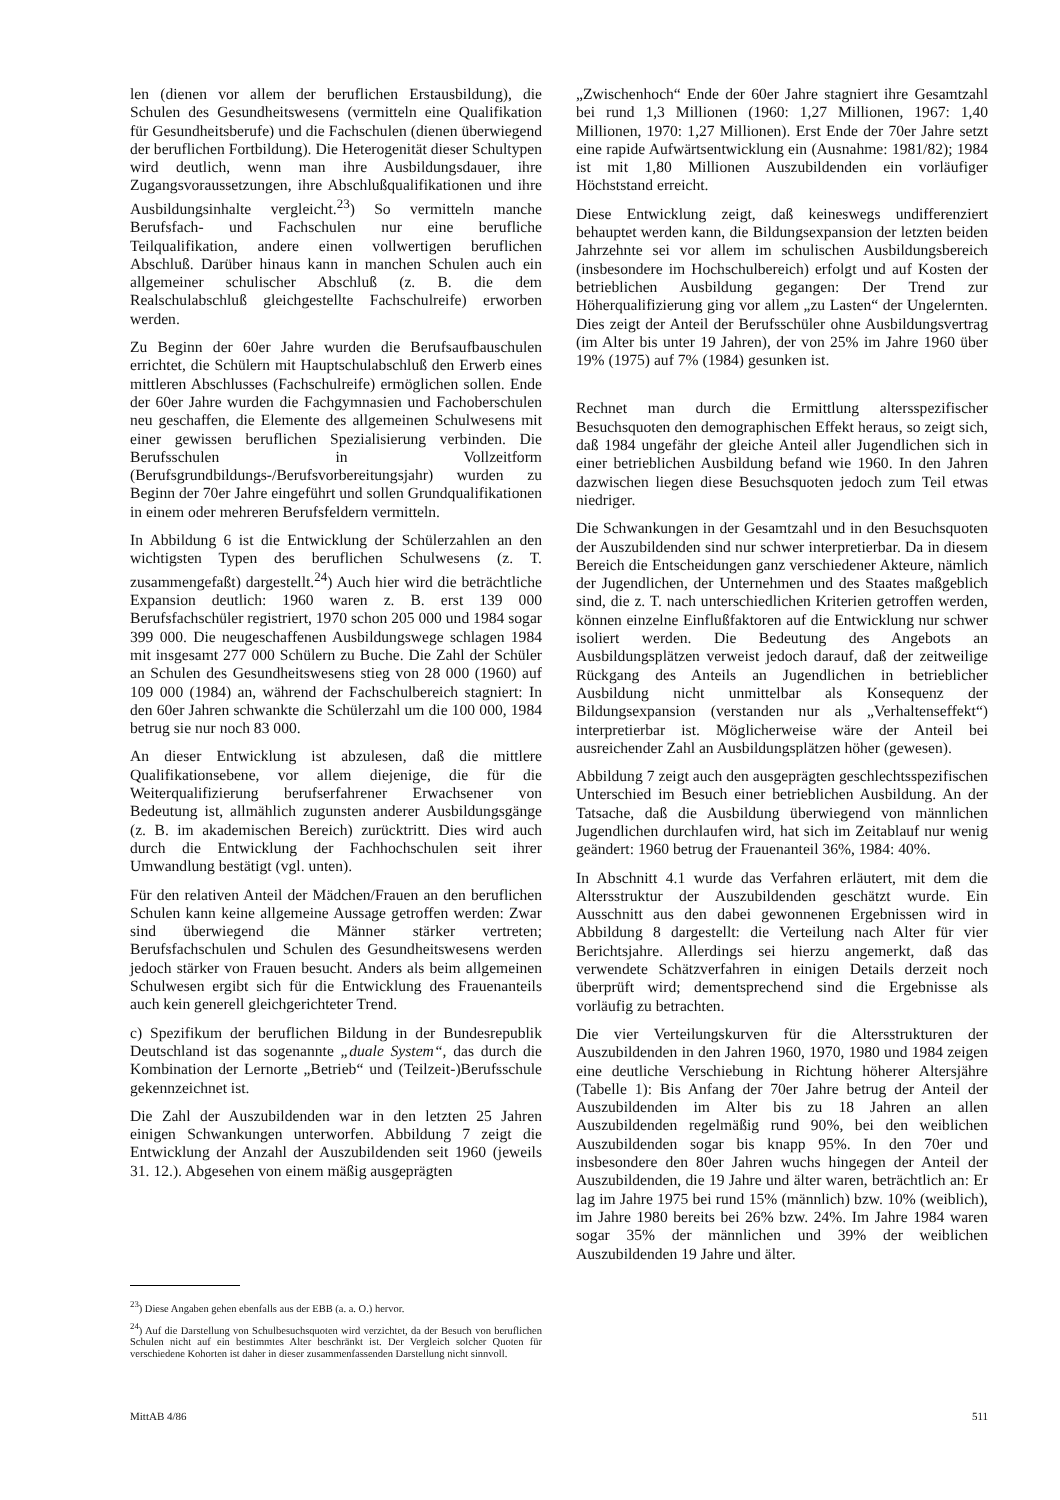len (dienen vor allem der beruflichen Erstausbildung), die Schulen des Gesundheitswesens (vermitteln eine Qualifikation für Gesundheitsberufe) und die Fachschulen (dienen überwiegend der beruflichen Fortbildung). Die Heterogenität dieser Schultypen wird deutlich, wenn man ihre Ausbildungsdauer, ihre Zugangsvoraussetzungen, ihre Abschlußqualifikationen und ihre Ausbildungsinhalte vergleicht.<sup>23</sup>) So vermitteln manche Berufsfach- und Fachschulen nur eine berufliche Teilqualifikation, andere einen vollwertigen beruflichen Abschluß. Darüber hinaus kann in manchen Schulen auch ein allgemeiner schulischer Abschluß (z. B. die dem Realschulabschluß gleichgestellte Fachschulreife) erworben werden.
Zu Beginn der 60er Jahre wurden die Berufsaufbauschulen errichtet, die Schülern mit Hauptschulabschluß den Erwerb eines mittleren Abschlusses (Fachschulreife) ermöglichen sollen. Ende der 60er Jahre wurden die Fachgymnasien und Fachoberschulen neu geschaffen, die Elemente des allgemeinen Schulwesens mit einer gewissen beruflichen Spezialisierung verbinden. Die Berufsschulen in Vollzeitform (Berufsgrundbildungs-/Berufsvorbereitungsjahr) wurden zu Beginn der 70er Jahre eingeführt und sollen Grundqualifikationen in einem oder mehreren Berufsfeldern vermitteln.
In Abbildung 6 ist die Entwicklung der Schülerzahlen an den wichtigsten Typen des beruflichen Schulwesens (z. T. zusammengefaßt) dargestellt.<sup>24</sup>) Auch hier wird die beträchtliche Expansion deutlich: 1960 waren z. B. erst 139 000 Berufsfachschüler registriert, 1970 schon 205 000 und 1984 sogar 399 000. Die neugeschaffenen Ausbildungswege schlagen 1984 mit insgesamt 277 000 Schülern zu Buche. Die Zahl der Schüler an Schulen des Gesundheitswesens stieg von 28 000 (1960) auf 109 000 (1984) an, während der Fachschulbereich stagniert: In den 60er Jahren schwankte die Schülerzahl um die 100 000, 1984 betrug sie nur noch 83 000.
An dieser Entwicklung ist abzulesen, daß die mittlere Qualifikationsebene, vor allem diejenige, die für die Weiterqualifizierung berufserfahrener Erwachsener von Bedeutung ist, allmählich zugunsten anderer Ausbildungsgänge (z. B. im akademischen Bereich) zurücktritt. Dies wird auch durch die Entwicklung der Fachhochschulen seit ihrer Umwandlung bestätigt (vgl. unten).
Für den relativen Anteil der Mädchen/Frauen an den beruflichen Schulen kann keine allgemeine Aussage getroffen werden: Zwar sind überwiegend die Männer stärker vertreten; Berufsfachschulen und Schulen des Gesundheitswesens werden jedoch stärker von Frauen besucht. Anders als beim allgemeinen Schulwesen ergibt sich für die Entwicklung des Frauenanteils auch kein generell gleichgerichteter Trend.
c) Spezifikum der beruflichen Bildung in der Bundesrepublik Deutschland ist das sogenannte „duale System“, das durch die Kombination der Lernorte „Betrieb“ und (Teilzeit-)Berufsschule gekennzeichnet ist.
Die Zahl der Auszubildenden war in den letzten 25 Jahren einigen Schwankungen unterworfen. Abbildung 7 zeigt die Entwicklung der Anzahl der Auszubildenden seit 1960 (jeweils 31. 12.). Abgesehen von einem mäßig ausgeprägten
<sup>23</sup>) Diese Angaben gehen ebenfalls aus der EBB (a. a. O.) hervor.
<sup>24</sup>) Auf die Darstellung von Schulbesuchsquoten wird verzichtet, da der Besuch von beruflichen Schulen nicht auf ein bestimmtes Alter beschränkt ist. Der Vergleich solcher Quoten für verschiedene Kohorten ist daher in dieser zusammenfassenden Darstellung nicht sinnvoll.
„Zwischenhoch“ Ende der 60er Jahre stagniert ihre Gesamtzahl bei rund 1,3 Millionen (1960: 1,27 Millionen, 1967: 1,40 Millionen, 1970: 1,27 Millionen). Erst Ende der 70er Jahre setzt eine rapide Aufwärtsentwicklung ein (Ausnahme: 1981/82); 1984 ist mit 1,80 Millionen Auszubildenden ein vorläufiger Höchststand erreicht.
Diese Entwicklung zeigt, daß keineswegs undifferenziert behauptet werden kann, die Bildungsexpansion der letzten beiden Jahrzehnte sei vor allem im schulischen Ausbildungsbereich (insbesondere im Hochschulbereich) erfolgt und auf Kosten der betrieblichen Ausbildung gegangen: Der Trend zur Höherqualifizierung ging vor allem „zu Lasten“ der Ungelernten. Dies zeigt der Anteil der Berufsschüler ohne Ausbildungsvertrag (im Alter bis unter 19 Jahren), der von 25% im Jahre 1960 über 19% (1975) auf 7% (1984) gesunken ist.
Rechnet man durch die Ermittlung altersspezifischer Besuchsquoten den demographischen Effekt heraus, so zeigt sich, daß 1984 ungefähr der gleiche Anteil aller Jugendlichen sich in einer betrieblichen Ausbildung befand wie 1960. In den Jahren dazwischen liegen diese Besuchsquoten jedoch zum Teil etwas niedriger.
Die Schwankungen in der Gesamtzahl und in den Besuchsquoten der Auszubildenden sind nur schwer interpretierbar. Da in diesem Bereich die Entscheidungen ganz verschiedener Akteure, nämlich der Jugendlichen, der Unternehmen und des Staates maßgeblich sind, die z. T. nach unterschiedlichen Kriterien getroffen werden, können einzelne Einflußfaktoren auf die Entwicklung nur schwer isoliert werden. Die Bedeutung des Angebots an Ausbildungsplätzen verweist jedoch darauf, daß der zeitweilige Rückgang des Anteils an Jugendlichen in betrieblicher Ausbildung nicht unmittelbar als Konsequenz der Bildungsexpansion (verstanden nur als „Verhaltenseffekt“) interpretierbar ist. Möglicherweise wäre der Anteil bei ausreichender Zahl an Ausbildungsplätzen höher (gewesen).
Abbildung 7 zeigt auch den ausgeprägten geschlechtsspezifischen Unterschied im Besuch einer betrieblichen Ausbildung. An der Tatsache, daß die Ausbildung überwiegend von männlichen Jugendlichen durchlaufen wird, hat sich im Zeitablauf nur wenig geändert: 1960 betrug der Frauenanteil 36%, 1984: 40%.
In Abschnitt 4.1 wurde das Verfahren erläutert, mit dem die Altersstruktur der Auszubildenden geschätzt wurde. Ein Ausschnitt aus den dabei gewonnenen Ergebnissen wird in Abbildung 8 dargestellt: die Verteilung nach Alter für vier Berichtsjahre. Allerdings sei hierzu angemerkt, daß das verwendete Schätzverfahren in einigen Details derzeit noch überprüft wird; dementsprechend sind die Ergebnisse als vorläufig zu betrachten.
Die vier Verteilungskurven für die Altersstrukturen der Auszubildenden in den Jahren 1960, 1970, 1980 und 1984 zeigen eine deutliche Verschiebung in Richtung höherer Altersjähre (Tabelle 1): Bis Anfang der 70er Jahre betrug der Anteil der Auszubildenden im Alter bis zu 18 Jahren an allen Auszubildenden regelmäßig rund 90%, bei den weiblichen Auszubildenden sogar bis knapp 95%. In den 70er und insbesondere den 80er Jahren wuchs hingegen der Anteil der Auszubildenden, die 19 Jahre und älter waren, beträchtlich an: Er lag im Jahre 1975 bei rund 15% (männlich) bzw. 10% (weiblich), im Jahre 1980 bereits bei 26% bzw. 24%. Im Jahre 1984 waren sogar 35% der männlichen und 39% der weiblichen Auszubildenden 19 Jahre und älter.
MittAB 4/86 511